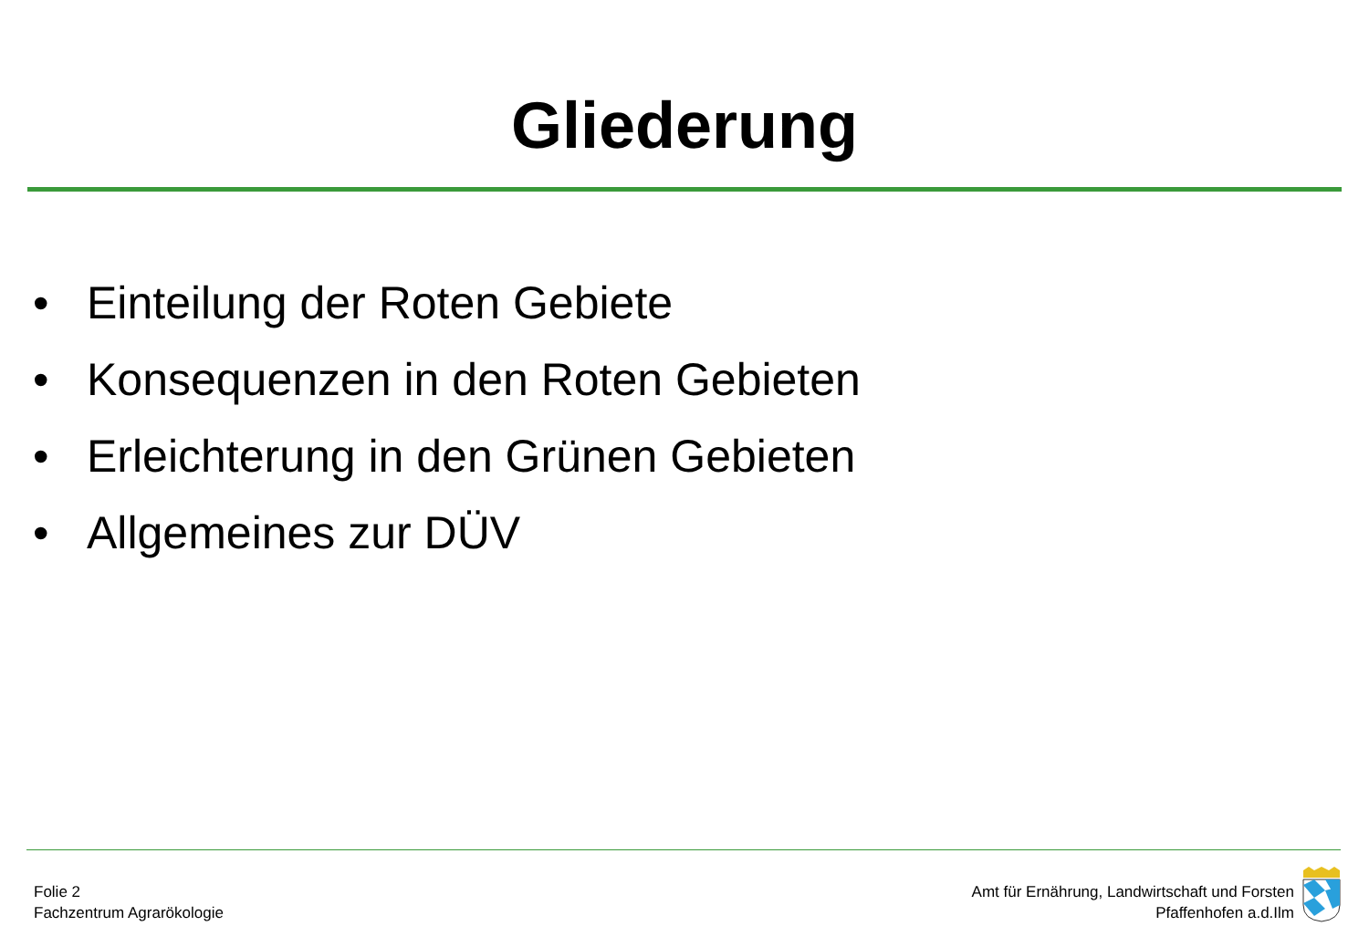Gliederung
• Einteilung der Roten Gebiete
• Konsequenzen in den Roten Gebieten
• Erleichterung in den Grünen Gebieten
• Allgemeines zur DÜV
Folie 2
Fachzentrum Agrarökologie
Amt für Ernährung, Landwirtschaft und Forsten
Pfaffenhofen a.d.Ilm